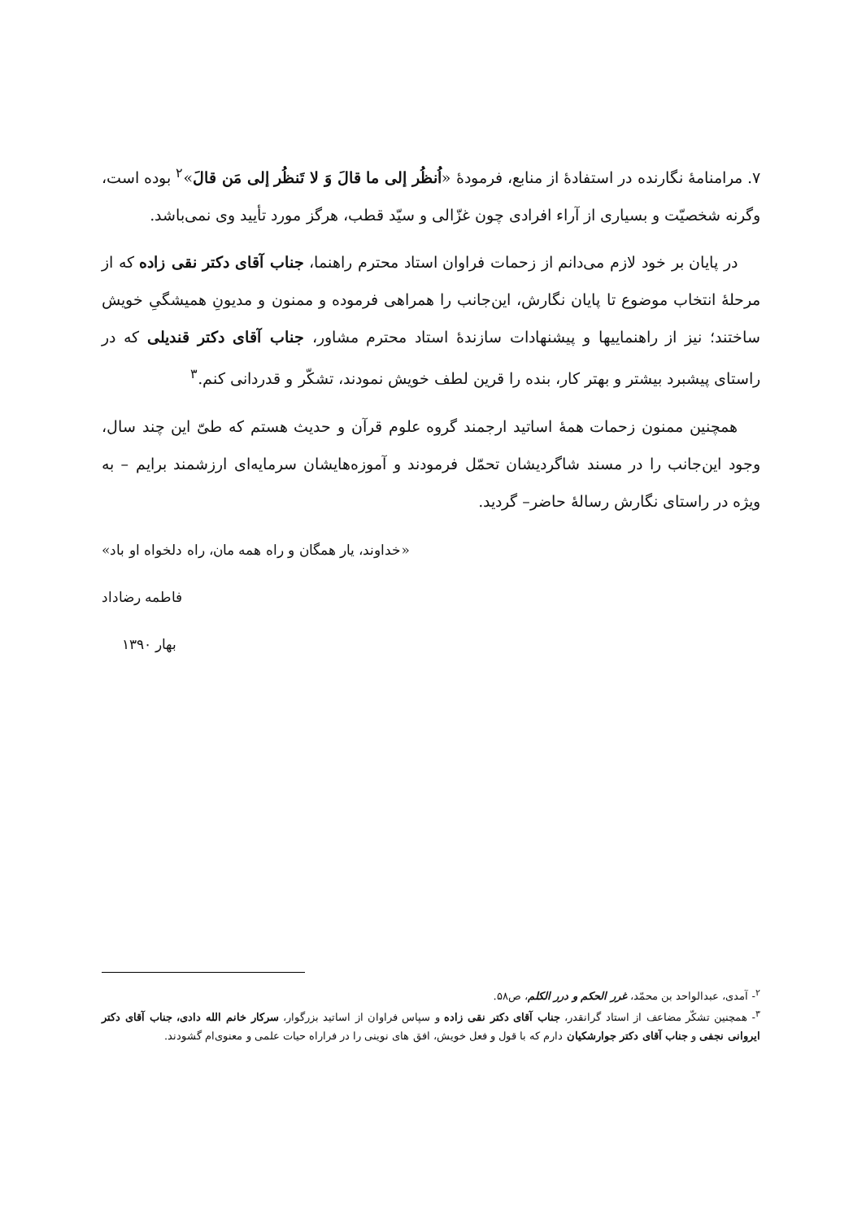۷. مرامنامهٔ نگارنده در استفادهٔ از منابع، فرمودهٔ «اُنظُر إلی ما قالَ وَ لا تَنظُر إلی مَن قالَ»<sup>۲</sup> بوده است، وگرنه شخصیّت و بسیاری از آراء افرادی چون غزّالی و سیّد قطب، هرگز مورد تأیید وی نمی‌باشد.
در پایان بر خود لازم می‌دانم از زحمات فراوان استاد محترم راهنما، جناب آقای دکتر نقی زاده که از مرحلهٔ انتخاب موضوع تا پایان نگارش، این‌جانب را همراهی فرموده و ممنون و مدیونِ همیشگیِ خویش ساختند؛ نیز از راهنماییها و پیشنهادات سازندهٔ استاد محترم مشاور، جناب آقای دکتر قندیلی که در راستای پیشبرد بیشتر و بهتر کار، بنده را قرین لطف خویش نمودند، تشکّر و قدردانی کنم.<sup>۳</sup>
همچنین ممنون زحمات همهٔ اساتید ارجمند گروه علوم قرآن و حدیث هستم که طیّ این چند سال، وجود این‌جانب را در مسند شاگردیشان تحمّل فرمودند و آموزه‌هایشان سرمایه‌ای ارزشمند برایم – به ویژه در راستای نگارش رسالهٔ حاضر– گردید.
«خداوند، یار همگان و راه همه مان، راه دلخواه او باد»
فاطمه رضاداد
بهار ۱۳۹۰
<sup>۲</sup>- آمدی، عبدالواحد بن محمّد، غرر الحکم و درر الکلم، ص۵۸.
<sup>۳</sup>- همچنین تشکّر مضاعف از استاد گرانقدر، جناب آقای دکتر نقی زاده و سپاس فراوان از اساتید بزرگوار، سرکار خانم الله دادی، جناب آقای دکتر ایروانی نجفی و جناب آقای دکتر جوارشکیان دارم که با قول و فعل خویش، افق های نوینی را در فراراه حیات علمی و معنوی‌ام گشودند.